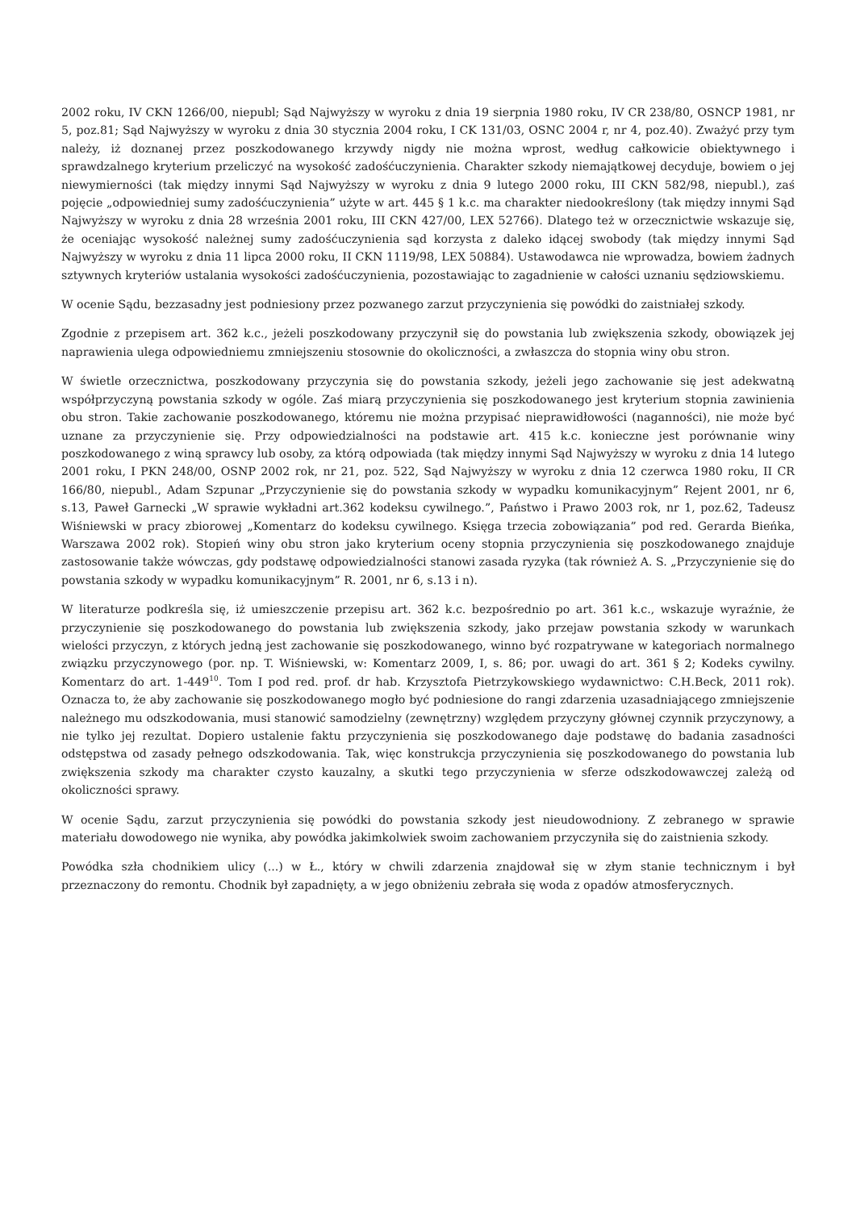2002 roku, IV CKN 1266/00, niepubl; Sąd Najwyższy w wyroku z dnia 19 sierpnia 1980 roku, IV CR 238/80, OSNCP 1981, nr 5, poz.81; Sąd Najwyższy w wyroku z dnia 30 stycznia 2004 roku, I CK 131/03, OSNC 2004 r, nr 4, poz.40). Zważyć przy tym należy, iż doznanej przez poszkodowanego krzywdy nigdy nie można wprost, według całkowicie obiektywnego i sprawdzalnego kryterium przeliczyć na wysokość zadośćuczynienia. Charakter szkody niemajątkowej decyduje, bowiem o jej niewymierności (tak między innymi Sąd Najwyższy w wyroku z dnia 9 lutego 2000 roku, III CKN 582/98, niepubl.), zaś pojęcie „odpowiedniej sumy zadośćuczynienia” użyte w art. 445 § 1 k.c. ma charakter niedookreślony (tak między innymi Sąd Najwyższy w wyroku z dnia 28 września 2001 roku, III CKN 427/00, LEX 52766). Dlatego też w orzecznictwie wskazuje się, że oceniając wysokość należnej sumy zadośćuczynienia sąd korzysta z daleko idącej swobody (tak między innymi Sąd Najwyższy w wyroku z dnia 11 lipca 2000 roku, II CKN 1119/98, LEX 50884). Ustawodawca nie wprowadza, bowiem żadnych sztywnych kryteriów ustalania wysokości zadośćuczynienia, pozostawiając to zagadnienie w całości uznaniu sędziowskiemu.
W ocenie Sądu, bezzasadny jest podniesiony przez pozwanego zarzut przyczynienia się powódki do zaistniałej szkody.
Zgodnie z przepisem art. 362 k.c., jeżeli poszkodowany przyczynił się do powstania lub zwiększenia szkody, obowiązek jej naprawienia ulega odpowiedniemu zmniejszeniu stosownie do okoliczności, a zwłaszcza do stopnia winy obu stron.
W świetle orzecznictwa, poszkodowany przyczynia się do powstania szkody, jeżeli jego zachowanie się jest adekwatną współprzyczyną powstania szkody w ogóle. Zaś miarą przyczynienia się poszkodowanego jest kryterium stopnia zawinienia obu stron. Takie zachowanie poszkodowanego, któremu nie można przypisać nieprawidłowości (naganności), nie może być uznane za przyczynienie się. Przy odpowiedzialności na podstawie art. 415 k.c. konieczne jest porównanie winy poszkodowanego z winą sprawcy lub osoby, za którą odpowiada (tak między innymi Sąd Najwyższy w wyroku z dnia 14 lutego 2001 roku, I PKN 248/00, OSNP 2002 rok, nr 21, poz. 522, Sąd Najwyższy w wyroku z dnia 12 czerwca 1980 roku, II CR 166/80, niepubl., Adam Szpunar „Przyczynienie się do powstania szkody w wypadku komunikacyjnym” Rejent 2001, nr 6, s.13, Paweł Garnecki „W sprawie wykładni art.362 kodeksu cywilnego.”, Państwo i Prawo 2003 rok, nr 1, poz.62, Tadeusz Wiśniewski w pracy zbiorowej „Komentarz do kodeksu cywilnego. Księga trzecia zobowiązania” pod red. Gerarda Bieńka, Warszawa 2002 rok). Stopień winy obu stron jako kryterium oceny stopnia przyczynienia się poszkodowanego znajduje zastosowanie także wówczas, gdy podstawę odpowiedzialności stanowi zasada ryzyka (tak również A. S. „Przyczynienie się do powstania szkody w wypadku komunikacyjnym” R. 2001, nr 6, s.13 i n).
W literaturze podkreśla się, iż umieszczenie przepisu art. 362 k.c. bezpośrednio po art. 361 k.c., wskazuje wyraźnie, że przyczynienie się poszkodowanego do powstania lub zwiększenia szkody, jako przejaw powstania szkody w warunkach wielości przyczyn, z których jedną jest zachowanie się poszkodowanego, winno być rozpatrywane w kategoriach normalnego związku przyczynowego (por. np. T. Wiśniewski, w: Komentarz 2009, I, s. 86; por. uwagi do art. 361 § 2; Kodeks cywilny. Komentarz do art. 1-449<sup>10</sup>. Tom I pod red. prof. dr hab. Krzysztofa Pietrzykowskiego wydawnictwo: C.H.Beck, 2011 rok). Oznacza to, że aby zachowanie się poszkodowanego mogło być podniesione do rangi zdarzenia uzasadniającego zmniejszenie należnego mu odszkodowania, musi stanowić samodzielny (zewnętrzny) względem przyczyny głównej czynnik przyczynowy, a nie tylko jej rezultat. Dopiero ustalenie faktu przyczynienia się poszkodowanego daje podstawę do badania zasadności odstępstwa od zasady pełnego odszkodowania. Tak, więc konstrukcja przyczynienia się poszkodowanego do powstania lub zwiększenia szkody ma charakter czysto kauzalny, a skutki tego przyczynienia w sferze odszkodowawczej zależą od okoliczności sprawy.
W ocenie Sądu, zarzut przyczynienia się powódki do powstania szkody jest nieudowodniony. Z zebranego w sprawie materiału dowodowego nie wynika, aby powódka jakimkolwiek swoim zachowaniem przyczyniła się do zaistnienia szkody.
Powódka szła chodnikiem ulicy (...) w Ł., który w chwili zdarzenia znajdował się w złym stanie technicznym i był przeznaczony do remontu. Chodnik był zapadnięty, a w jego obniżeniu zebrała się woda z opadów atmosferycznych.